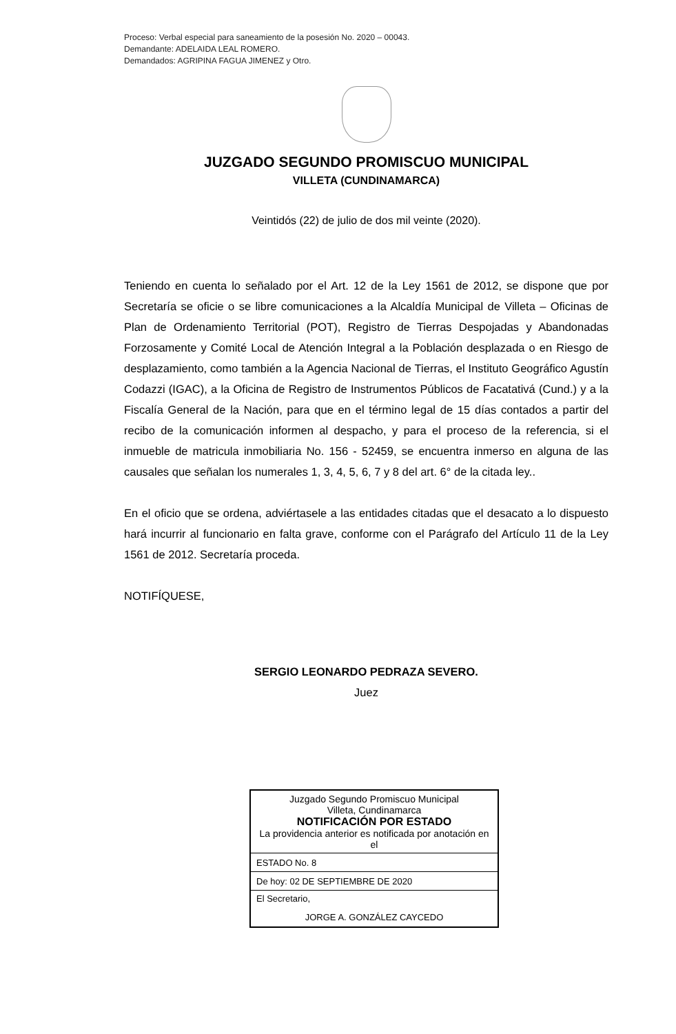Proceso: Verbal especial para saneamiento de la posesión No. 2020 – 00043.
Demandante: ADELAIDA LEAL ROMERO.
Demandados: AGRIPINA FAGUA JIMENEZ y Otro.
JUZGADO SEGUNDO PROMISCUO MUNICIPAL
VILLETA (CUNDINAMARCA)
Veintidós (22) de julio de dos mil veinte (2020).
Teniendo en cuenta lo señalado por el Art. 12 de la Ley 1561 de 2012, se dispone que por Secretaría se oficie o se libre comunicaciones a la Alcaldía Municipal de Villeta – Oficinas de Plan de Ordenamiento Territorial (POT), Registro de Tierras Despojadas y Abandonadas Forzosamente y Comité Local de Atención Integral a la Población desplazada o en Riesgo de desplazamiento, como también a la Agencia Nacional de Tierras, el Instituto Geográfico Agustín Codazzi (IGAC), a la Oficina de Registro de Instrumentos Públicos de Facatativá (Cund.) y a la Fiscalía General de la Nación, para que en el término legal de 15 días contados a partir del recibo de la comunicación informen al despacho, y para el proceso de la referencia, si el inmueble de matricula inmobiliaria No. 156 - 52459, se encuentra inmerso en alguna de las causales que señalan los numerales 1, 3, 4, 5, 6, 7 y 8 del art. 6° de la citada ley..
En el oficio que se ordena, adviértasele a las entidades citadas que el desacato a lo dispuesto hará incurrir al funcionario en falta grave, conforme con el Parágrafo del Artículo 11 de la Ley 1561 de 2012. Secretaría proceda.
NOTIFÍQUESE,
SERGIO LEONARDO PEDRAZA SEVERO.
Juez
| Juzgado Segundo Promiscuo Municipal Villeta, Cundinamarca NOTIFICACIÓN POR ESTADO La providencia anterior es notificada por anotación en el |
| ESTADO No. 8 |
| De hoy: 02 DE SEPTIEMBRE DE 2020 |
| El Secretario, JORGE A. GONZÁLEZ CAYCEDO |